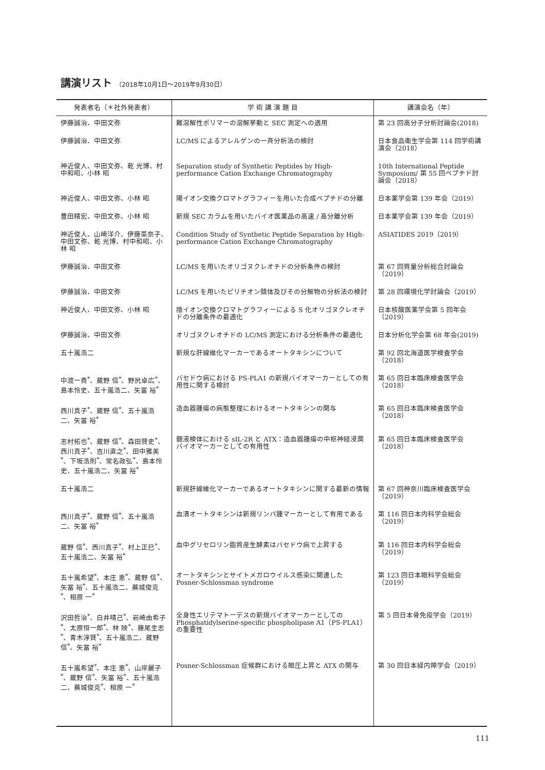講演リスト （2018年10月1日～2019年9月30日）
| 発表者名（＊社外発表者） | 学 術 講 演 題 目 | 講演会名（年） |
| --- | --- | --- |
| 伊藤誠治、中田文弥 | 難溶解性ポリマーの溶解挙動と SEC 測定への適用 | 第 23 回高分子分析討論会(2018) |
| 伊藤誠治、中田文弥 | LC/MS によるアレルゲンの一斉分析法の検討 | 日本食品衛生学会第 114 回学術講演会（2018） |
| 神近俊人、中田文弥、乾 光博、村中和昭、小林 昭 | Separation study of Synthetic Peptides by High-performance Cation Exchange Chromatography | 10th International Peptide Symposium/ 第 55 回ペプチド討論会（2018） |
| 神近俊人、中田文弥、小林 昭 | 陽イオン交換クロマトグラフィーを用いた合成ペプチドの分離 | 日本薬学会第 139 年会（2019） |
| 豊田精宏、中田文弥、小林 昭 | 新規 SEC カラムを用いたバイオ医薬品の高速 / 高分離分析 | 日本薬学会第 139 年会（2019） |
| 神近俊人、山崎洋介、伊藤菜奈子、中田文弥、乾 光博、村中和昭、小林 昭 | Condition Study of Synthetic Peptide Separation by High-performance Cation Exchange Chromatography | ASIATIDES 2019（2019） |
| 伊藤誠治、中田文弥 | LC/MS を用いたオリゴヌクレオチドの分析条件の検討 | 第 67 回質量分析総合討論会（2019） |
| 伊藤誠治、中田文弥 | LC/MS を用いたピリチオン錯体及びその分解物の分析法の検討 | 第 28 回環境化学討論会（2019） |
| 神近俊人、中田文弥、小林 昭 | 陰イオン交換クロマトグラフィーによる S 化オリゴヌクレオチドの分離条件の最適化 | 日本核酸医薬学会第 5 回年会（2019） |
| 伊藤誠治、中田文弥 | オリゴヌクレオチドの LC/MS 測定における分析条件の最適化 | 日本分析化学会第 68 年会(2019) |
| 五十嵐浩二 | 新規な肝線維化マーカーであるオートタキシンについて | 第 92 回北海道医学検査学会（2018） |
| 中渡一貴<sup>*</sup>、蔵野 信<sup>*</sup>、野尻卓広<sup>*</sup>、島本怜史、五十嵐浩二、矢冨 裕<sup>*</sup> | バセドウ病における PS-PLA1 の新規バイオマーカーとしての有用性に関する検討 | 第 65 回日本臨床検査医学会（2018） |
| 西川真子<sup>*</sup>、蔵野 信<sup>*</sup>、五十嵐浩二、矢冨 裕<sup>*</sup> | 造血器腫瘍の病態整理におけるオートタキシンの関与 | 第 65 回日本臨床検査医学会（2018） |
| 志村拓也<sup>*</sup>、蔵野 信<sup>*</sup>、森田賢史<sup>*</sup>、西川真子<sup>*</sup>、吉川直之<sup>*</sup>、田中雅美<sup>*</sup>、下坂浩則<sup>*</sup>、常名政弘<sup>*</sup>、島本怜史、五十嵐浩二、矢冨 裕<sup>*</sup> | 髄液検体における sIL-2R と ATX：造血器腫瘍の中枢神経浸潤バイオマーカーとしての有用性 | 第 65 回日本臨床検査医学会（2018） |
| 五十嵐浩二 | 新規肝線維化マーカーであるオートタキシンに関する最新の情報 | 第 67 回神奈川臨床検査医学会（2019） |
| 西川真子<sup>*</sup>、蔵野 信<sup>*</sup>、五十嵐浩二、矢冨 裕<sup>*</sup> | 血清オートタキシンは新規リンパ腫マーカーとして有用である | 第 116 回日本内科学会総会（2019） |
| 蔵野 信<sup>*</sup>、西川真子<sup>*</sup>、村上正巳<sup>*</sup>、五十嵐浩二、矢冨 裕<sup>*</sup> | 血中グリセロリン脂質産生酵素はバセドウ病で上昇する | 第 116 回日本内科学会総会（2019） |
| 五十嵐希望<sup>*</sup>、本庄 恵<sup>*</sup>、蔵野 信<sup>*</sup>、矢冨 裕<sup>*</sup>、五十嵐浩二、蕪城俊克<sup>*</sup>、相原 一<sup>*</sup> | オートタキシンとサイトメガロウイルス感染に関連した Posner-Schlossman syndrome | 第 123 回日本眼科学会総会（2019） |
| 沢田哲治<sup>*</sup>、白井晴己<sup>*</sup>、岩崎由希子<sup>*</sup>、太原恒一郎<sup>*</sup>、林 映<sup>*</sup>、藤尾圭志<sup>*</sup>、青木淳賢<sup>*</sup>、五十嵐浩二、蔵野 信<sup>*</sup>、矢冨 裕<sup>*</sup> | 全身性エリテマトーデスの新規バイオマーカーとしての Phosphatidylserine-specific phospholipase A1（PS-PLA1）の重要性 | 第 5 回日本骨免疫学会（2019） |
| 五十嵐希望<sup>*</sup>、本庄 恵<sup>*</sup>、山岸麗子<sup>*</sup>、蔵野 信<sup>*</sup>、矢冨 裕<sup>*</sup>、五十嵐浩二、蕪城俊克<sup>*</sup>、相原 一<sup>*</sup> | Posner-Schlossman 症候群における眼圧上昇と ATX の関与 | 第 30 回日本緑内障学会（2019） |
111